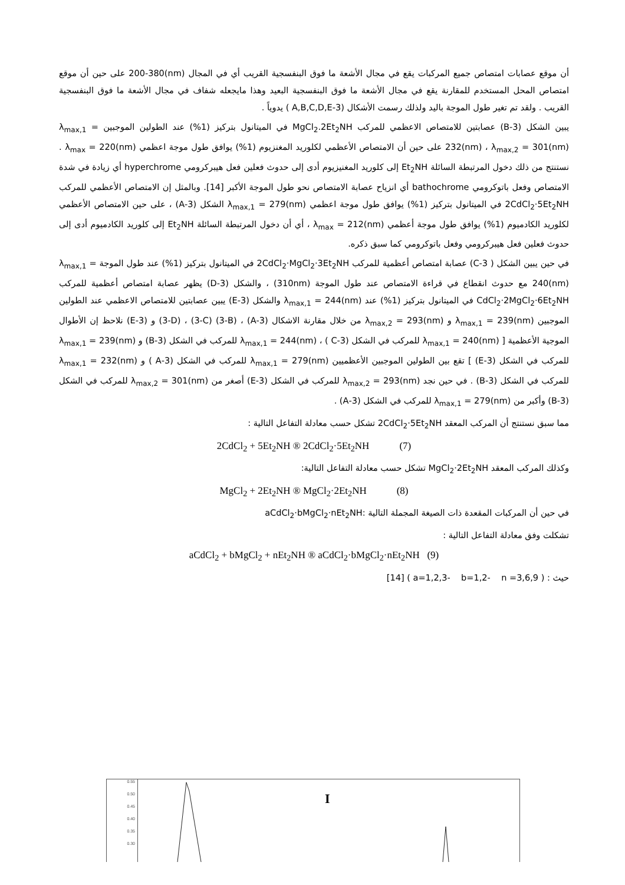أن موقع عصابات امتصاص جميع المركبات يقع في مجال الأشعة ما فوق البنفسجية القريب أي في المجال (nm)200-380 على حين أن موقع امتصاص المحل المستخدم للمقارنة يقع في مجال الأشعة ما فوق البنفسجية البعيد وهذا مايجعله شفاف في مجال الأشعة ما فوق البنفسجية القريب . ولقد تم تغير طول الموجة باليد ولذلك رسمت الأشكال (3-A,B,C,D,E ) يدوياً .
يبين الشكل (3-B) عصابتين للامتصاص الاعظمي للمركب MgCl<sub>2</sub>.2Et<sub>2</sub>NH في الميتانول بتركيز (1%) عند الطولين الموجبين λ<sub>max,1</sub> = 232(nm) ، λ<sub>max,2</sub> = 301(nm) على حين أن الامتصاص الأعظمي لكلوريد المغنزيوم (1%) يوافق طول موجة اعظمي λ<sub>max</sub> = 220(nm) . نستنتج من ذلك دخول المرتبطة السائلة Et<sub>2</sub>NH إلى كلوريد المغنيزيوم أدى إلى حدوث فعلين فعل هيبركرومي hyperchrome أي زيادة في شدة الامتصاص وفعل باتوكرومي bathochrome أي انزياح عصابة الامتصاص نحو طول الموجة الأكبر [14]. وبالمثل إن الامتصاص الأعظمي للمركب 2CdCl<sub>2</sub>·5Et<sub>2</sub>NH في الميتانول بتركيز (1%) يوافق طول موجة اعظمي λ<sub>max,1</sub> = 279(nm) الشكل (3-A) ، على حين الامتصاص الأعظمي لكلوريد الكادميوم (1%) يوافق طول موجة أعظمي λ<sub>max</sub> = 212(nm) ، أي أن دخول المرتبطة السائلة Et<sub>2</sub>NH إلى كلوريد الكادميوم أدى إلى حدوث فعلين فعل هيبركرومي وفعل باتوكرومي كما سبق ذكره.
في حين يبين الشكل ( 3-C) عصابة امتصاص أعظمية للمركب 2CdCl<sub>2</sub>·MgCl<sub>2</sub>·3Et<sub>2</sub>NH في الميتانول بتركيز (1%) عند طول الموجة λ<sub>max,1</sub> = 240(nm) مع حدوث انقطاع في قراءة الامتصاص عند طول الموجة (310nm) ، والشكل (3-D) يظهر عصابة امتصاص أعظمية للمركب CdCl<sub>2</sub>·2MgCl<sub>2</sub>·6Et<sub>2</sub>NH في الميتانول بتركيز (1%) عند λ<sub>max,1</sub> = 244(nm) والشكل (3-E) يبين عصابتين للامتصاص الاعظمي عند الطولين الموجبين λ<sub>max,1</sub> = 239(nm) و λ<sub>max,2</sub> = 293(nm) من خلال مقارنة الاشكال (3-A) ، (3-B) (3-C) ، (3-D) و (3-E) نلاحظ إن الأطوال الموجية الأعظمية [ λ<sub>max,1</sub> = 240(nm) للمركب في الشكل (3-C ) ، λ<sub>max,1</sub> = 244(nm) للمركب في الشكل (3-B) و λ<sub>max,1</sub> = 239(nm) للمركب في الشكل (3-E) ] تقع بين الطولين الموجبين الأعظميين λ<sub>max,1</sub> = 279(nm) للمركب في الشكل (3-A ) و λ<sub>max,1</sub> = 232(nm) للمركب في الشكل (3-B) . في حين نجد λ<sub>max,2</sub> = 293(nm) للمركب في الشكل (3-E) أصغر من λ<sub>max,2</sub> = 301(nm) للمركب في الشكل (3-B) وأكبر من λ<sub>max,1</sub> = 279(nm) للمركب في الشكل (3-A) .
مما سبق نستنتج أن المركب المعقد 2CdCl<sub>2</sub>·5Et<sub>2</sub>NH تشكل حسب معادلة التفاعل التالية :
2CdCl<sub>2</sub> + 5Et<sub>2</sub>NH ® 2CdCl<sub>2</sub>·5Et<sub>2</sub>NH (7)
وكذلك المركب المعقد MgCl<sub>2</sub>·2Et<sub>2</sub>NH تشكل حسب معادلة التفاعل التالية:
MgCl<sub>2</sub> + 2Et<sub>2</sub>NH ® MgCl<sub>2</sub>·2Et<sub>2</sub>NH (8)
في حين أن المركبات المقعدة ذات الصيغة المجملة التالية :aCdCl<sub>2</sub>·bMgCl<sub>2</sub>·nEt<sub>2</sub>NH
تشكلت وفق معادلة التفاعل التالية :
aCdCl<sub>2</sub> + bMgCl<sub>2</sub> + nEt<sub>2</sub>NH ® aCdCl<sub>2</sub>·bMgCl<sub>2</sub>·nEt<sub>2</sub>NH (9)
حيث : ( a=1,2,3- b=1,2- n =3,6,9 ) [14]
0.55
0.50
0.45
0.40
0.35
0.30
I